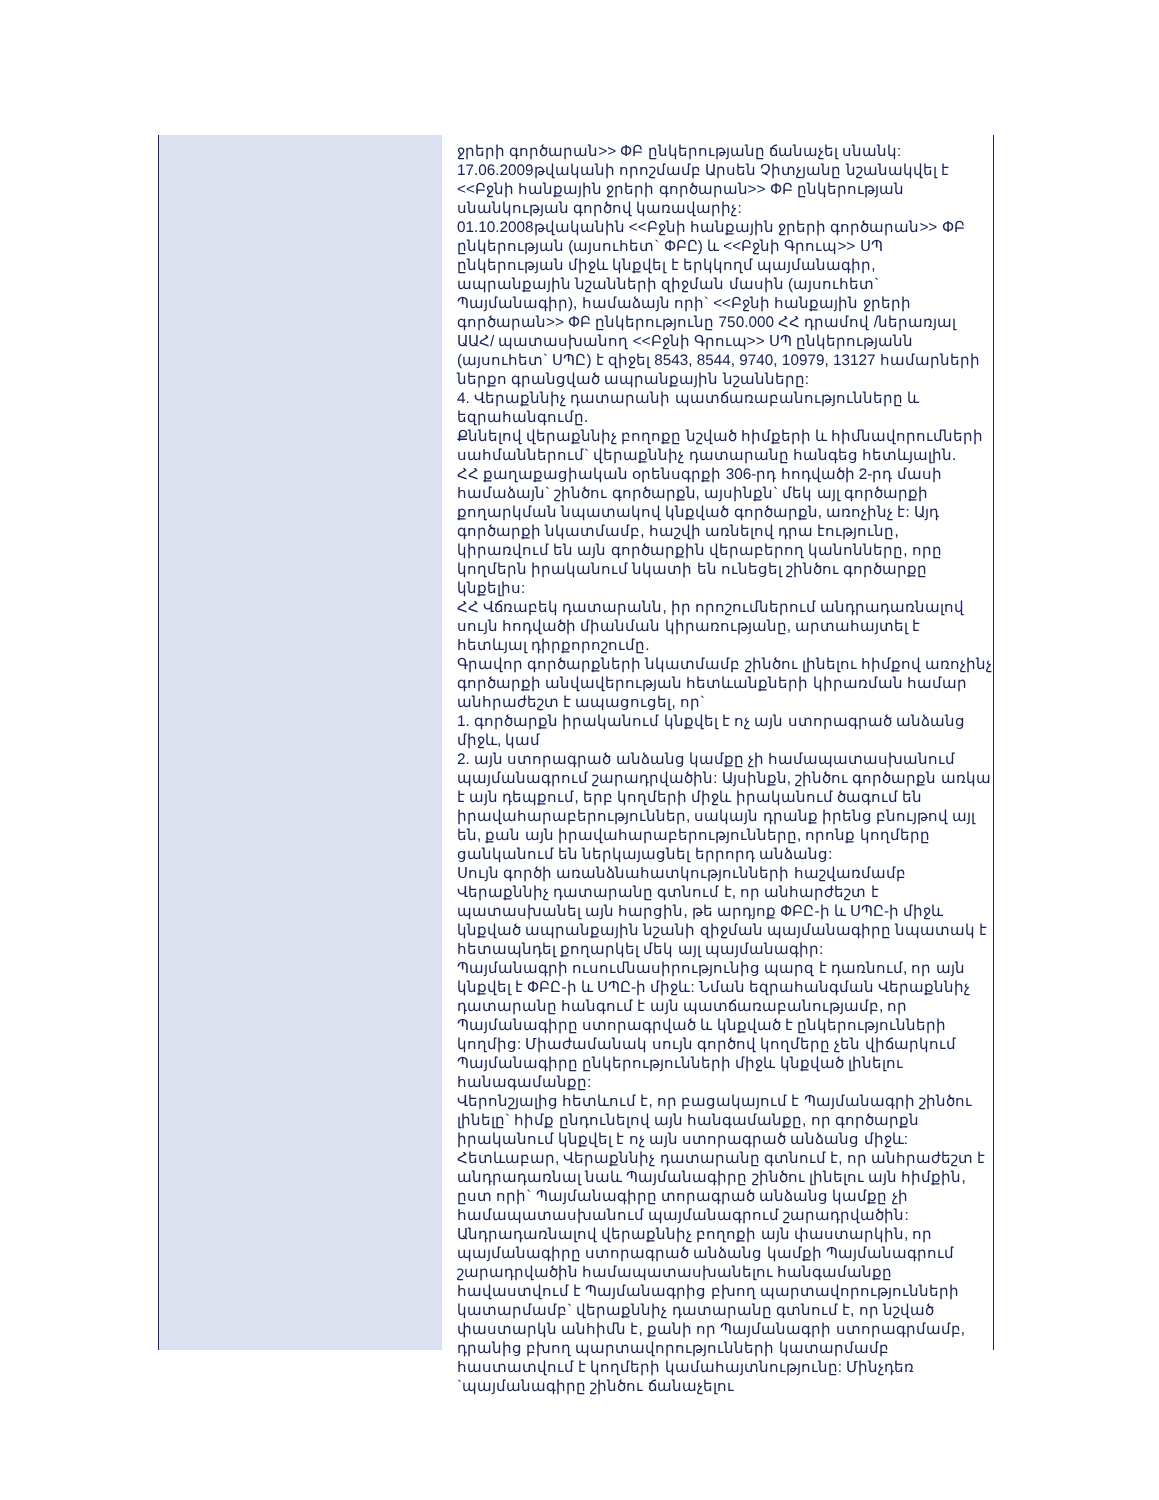ջրերի գործարան>> ՓԲ ընկերությանը ճանաչել սնանկ:
17.06.2009թվականի որոշմամբ Արսեն Չիտչյանը նշանակվել է <<Բջնի հանքային ջրերի գործարան>> ՓԲ ընկերության սնանկության գործով կառավարիչ:
01.10.2008թվականին <<Բջնի հանքային ջրերի գործարան>> ՓԲ ընկերության (այսուհետ` ՓԲԸ) և <<Բջնի Գրուպ>> ՍՊ ընկերության միջև կնքվել է երկկողմ պայմանագիր, ապրանքային նշանների զիջման մասին (այսուհետ` Պայմանագիր), համաձայն որի` <<Բջնի հանքային ջրերի գործարան>> ՓԲ ընկերությունը 750.000 ՀՀ դրամով /ներառյալ ԱԱՀ/ պատասխանող <<Բջնի Գրուպ>> ՍՊ ընկերությանն (այսուհետ` ՍՊԸ) է զիջել 8543, 8544, 9740, 10979, 13127 համարների ներքո գրանցված ապրանքային նշանները:
4. Վերաքննիչ դատարանի պատճառաբանությունները և եզրահանգումը.
Քննելով վերաքննիչ բողոքը նշված հիմքերի և հիմնավորումների սահմաններում` վերաքննիչ դատարանը հանգեց հետևյալին.
ՀՀ քաղաքացիական օրենսգրքի 306-րդ հոդվածի 2-րդ մասի համաձայն` շինծու գործարքն, այսինքն` մեկ այլ գործարքի քողարկման նպատակով կնքված գործարքն, առոչինչ է: Այդ գործարքի նկատմամբ, հաշվի առնելով դրա էությունը, կիրառվում են այն գործարքին վերաբերող կանոնները, որը կողմերն իրականում նկատի են ունեցել շինծու գործարքը կնքելիս:
ՀՀ Վճռաբեկ դատարանն, իր որոշումներում անդրադառնալով սույն հոդվածի միանման կիրառությանը, արտահայտել է հետևյալ դիրքորոշումը.
Գրավոր գործարքների նկատմամբ շինծու լինելու հիմքով առոչինչ գործարքի անվավերության հետևանքների կիրառման համար անհրաժեշտ է ապացուցել, որ`
1. գործարքն իրականում կնքվել է ոչ այն ստորագրած անձանց միջև, կամ
2. այն ստորագրած անձանց կամքը չի համապատասխանում պայմանագրում շարադրվածին: Այսինքն, շինծու գործարքն առկա է այն դեպքում, երբ կողմերի միջև իրականում ծագում են իրավահարաբերություններ, սակայն դրանք իրենց բնույթով այլ են, քան այն իրավահարաբերությունները, որոնք կողմերը ցանկանում են ներկայացնել երրորդ անձանց:
Սույն գործի առանձնահատկությունների հաշվառմամբ Վերաքննիչ դատարանը գտնում է, որ անհարժեշտ է պատասխանել այն հարցին, թե արդյոք ՓԲԸ-ի և ՍՊԸ-ի միջև կնքված ապրանքային նշանի զիջման պայմանագիրը նպատակ է հետապնդել քողարկել մեկ այլ պայմանագիր:
Պայմանագրի ուսումնասիրությունից պարզ է դառնում, որ այն կնքվել է ՓԲԸ-ի և ՍՊԸ-ի միջև: Նման եզրահանգման Վերաքննիչ դատարանը հանգում է այն պատճառաբանությամբ, որ Պայմանագիրը ստորագրված և կնքված է ընկերությունների կողմից: Միաժամանակ սույն գործով կողմերը չեն վիճարկում Պայմանագիրը ընկերությունների միջև կնքված լինելու հանագամանքը:
Վերոնշյալից հետևում է, որ բացակայում է Պայմանագրի շինծու լինելը` հիմք ընդունելով այն հանգամանքը, որ գործարքն իրականում կնքվել է ոչ այն ստորագրած անձանց միջև:
Հետևաբար, Վերաքննիչ դատարանը գտնում է, որ անհրաժեշտ է անդրադառնալ նաև Պայմանագիրը շինծու լինելու այն հիմքին, ըստ որի` Պայմանագիրը տորագրած անձանց կամքը չի համապատասխանում պայմանագրում շարադրվածին:
Անդրադառնալով վերաքննիչ բողոքի այն փաստարկին, որ պայմանագիրը ստորագրած անձանց կամքի Պայմանագրում շարադրվածին համապատասխանելու հանգամանքը հավաստվում է Պայմանագրից բխող պարտավորությունների կատարմամբ` վերաքննիչ դատարանը գտնում է, որ նշված փաստարկն անհիմն է, քանի որ Պայմանագրի ստորագրմամբ, դրանից բխող պարտավորությունների կատարմամբ հաստատվում է կողմերի կամահայտնությունը: Մինչդեռ `պայմանագիրը շինծու ճանաչելու